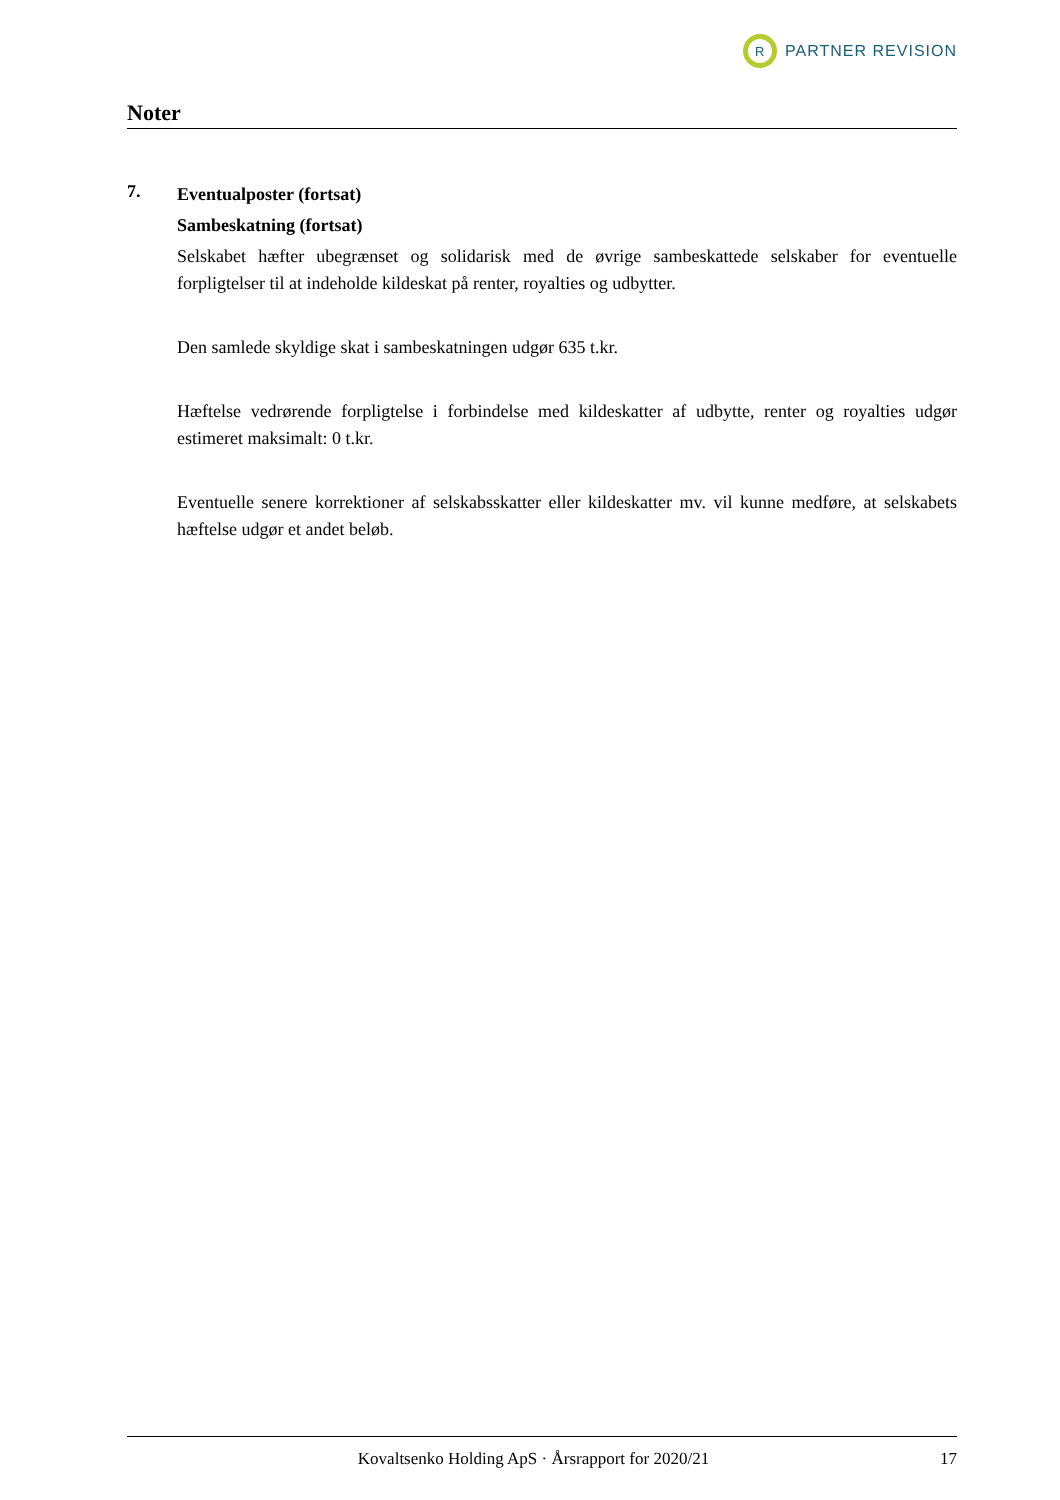R
PARTNER REVISION
Noter
7.
Eventualposter (fortsat)
Sambeskatning (fortsat)
Selskabet hæfter ubegrænset og solidarisk med de øvrige sambeskattede selskaber for eventuelle forpligtelser til at indeholde kildeskat på renter, royalties og udbytter.
Den samlede skyldige skat i sambeskatningen udgør 635 t.kr.
Hæftelse vedrørende forpligtelse i forbindelse med kildeskatter af udbytte, renter og royalties udgør estimeret maksimalt: 0 t.kr.
Eventuelle senere korrektioner af selskabsskatter eller kildeskatter mv. vil kunne medføre, at selskabets hæftelse udgør et andet beløb.
Kovaltsenko Holding ApS · Årsrapport for 2020/21 17